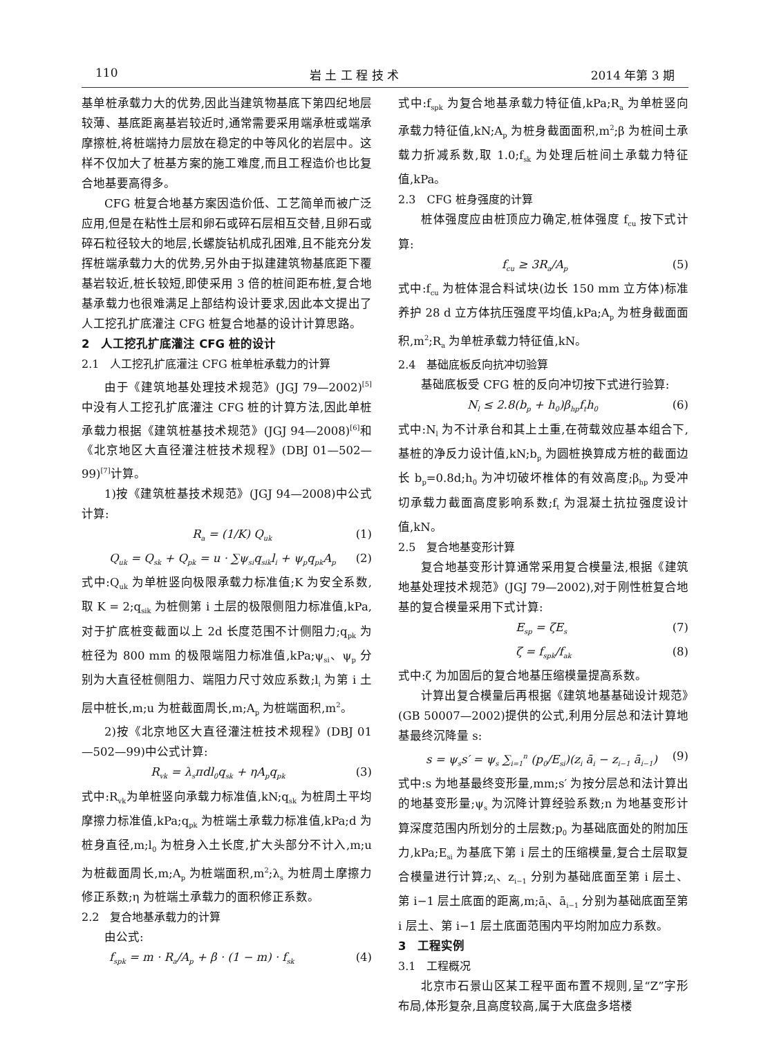110 岩 土 工 程 技 术 2014 年第 3 期
基单桩承载力大的优势,因此当建筑物基底下第四纪地层较薄、基底距离基岩较近时,通常需要采用端承桩或端承摩擦桩,将桩端持力层放在稳定的中等风化的岩层中。这样不仅加大了桩基方案的施工难度,而且工程造价也比复合地基要高得多。
CFG 桩复合地基方案因造价低、工艺简单而被广泛应用,但是在粘性土层和卵石或碎石层相互交替,且卵石或碎石粒径较大的地层,长螺旋钻机成孔困难,且不能充分发挥桩端承载力大的优势,另外由于拟建建筑物基底距下覆基岩较近,桩长较短,即使采用 3 倍的桩间距布桩,复合地基承载力也很难满足上部结构设计要求,因此本文提出了人工挖孔扩底灌注 CFG 桩复合地基的设计计算思路。
2　人工挖孔扩底灌注 CFG 桩的设计
2.1　人工挖孔扩底灌注 CFG 桩单桩承载力的计算
由于《建筑地基处理技术规范》(JGJ 79—2002)<sup>[5]</sup>中没有人工挖孔扩底灌注 CFG 桩的计算方法,因此单桩承载力根据《建筑桩基技术规范》(JGJ 94—2008)<sup>[6]</sup>和《北京地区大直径灌注桩技术规程》(DBJ 01—502—99)<sup>[7]</sup>计算。
1)按《建筑桩基技术规范》(JGJ 94—2008)中公式计算:
R<sub>a</sub> = (1/K) Q<sub>uk</sub> (1)
Q<sub>uk</sub> = Q<sub>sk</sub> + Q<sub>pk</sub> = u · ∑ψ<sub>si</sub>q<sub>sik</sub>l<sub>i</sub> + ψ<sub>p</sub>q<sub>pk</sub>A<sub>p</sub> (2)
式中:Q<sub>uk</sub> 为单桩竖向极限承载力标准值;K 为安全系数,取 K = 2;q<sub>sik</sub> 为桩侧第 i 土层的极限侧阻力标准值,kPa,对于扩底桩变截面以上 2d 长度范围不计侧阻力;q<sub>pk</sub> 为桩径为 800 mm 的极限端阻力标准值,kPa;ψ<sub>si</sub>、ψ<sub>p</sub> 分别为大直径桩侧阻力、端阻力尺寸效应系数;l<sub>i</sub> 为第 i 土层中桩长,m;u 为桩截面周长,m;A<sub>p</sub> 为桩端面积,m<sup>2</sup>。
2)按《北京地区大直径灌注桩技术规程》(DBJ 01—502—99)中公式计算:
R<sub>vk</sub> = λ<sub>s</sub>πdl<sub>0</sub>q<sub>sk</sub> + ηA<sub>p</sub>q<sub>pk</sub> (3)
式中:R<sub>vk</sub>为单桩竖向承载力标准值,kN;q<sub>sk</sub> 为桩周土平均摩擦力标准值,kPa;q<sub>pk</sub> 为桩端土承载力标准值,kPa;d 为桩身直径,m;l<sub>0</sub> 为桩身入土长度,扩大头部分不计入,m;u 为桩截面周长,m;A<sub>p</sub> 为桩端面积,m<sup>2</sup>;λ<sub>s</sub> 为桩周土摩擦力修正系数;η 为桩端土承载力的面积修正系数。
2.2　复合地基承载力的计算
由公式:
f<sub>spk</sub> = m · R<sub>a</sub>/A<sub>p</sub> + β · (1 − m) · f<sub>sk</sub> (4)
式中:f<sub>spk</sub> 为复合地基承载力特征值,kPa;R<sub>a</sub> 为单桩竖向承载力特征值,kN;A<sub>p</sub> 为桩身截面面积,m<sup>2</sup>;β 为桩间土承载力折减系数,取 1.0;f<sub>sk</sub> 为处理后桩间土承载力特征值,kPa。
2.3　CFG 桩身强度的计算
桩体强度应由桩顶应力确定,桩体强度 f<sub>cu</sub> 按下式计算:
f<sub>cu</sub> ≥ 3R<sub>a</sub>/A<sub>p</sub> (5)
式中:f<sub>cu</sub> 为桩体混合料试块(边长 150 mm 立方体)标准养护 28 d 立方体抗压强度平均值,kPa;A<sub>p</sub> 为桩身截面面积,m<sup>2</sup>;R<sub>a</sub> 为单桩承载力特征值,kN。
2.4　基础底板反向抗冲切验算
基础底板受 CFG 桩的反向冲切按下式进行验算:
N<sub>l</sub> ≤ 2.8(b<sub>p</sub> + h<sub>0</sub>)β<sub>hp</sub>f<sub>t</sub>h<sub>0</sub> (6)
式中:N<sub>l</sub> 为不计承台和其上土重,在荷载效应基本组合下,基桩的净反力设计值,kN;b<sub>p</sub> 为圆桩换算成方桩的截面边长 b<sub>p</sub>=0.8d;h<sub>0</sub> 为冲切破坏椎体的有效高度;β<sub>hp</sub> 为受冲切承载力截面高度影响系数;f<sub>t</sub> 为混凝土抗拉强度设计值,kN。
2.5　复合地基变形计算
复合地基变形计算通常采用复合模量法,根据《建筑地基处理技术规范》(JGJ 79—2002),对于刚性桩复合地基的复合模量采用下式计算:
E<sub>sp</sub> = ζE<sub>s</sub> (7)
ζ = f<sub>spk</sub>/f<sub>ak</sub> (8)
式中:ζ 为加固后的复合地基压缩模量提高系数。
计算出复合模量后再根据《建筑地基基础设计规范》(GB 50007—2002)提供的公式,利用分层总和法计算地基最终沉降量 s:
s = ψ<sub>s</sub>s′ = ψ<sub>s</sub> ∑<sub>i=1</sub><sup>n</sup> (p<sub>0</sub>/E<sub>si</sub>)(z<sub>i</sub> ā<sub>i</sub> − z<sub>i−1</sub> ā<sub>i−1</sub>) (9)
式中:s 为地基最终变形量,mm;s′ 为按分层总和法计算出的地基变形量;ψ<sub>s</sub> 为沉降计算经验系数;n 为地基变形计算深度范围内所划分的土层数;p<sub>0</sub> 为基础底面处的附加压力,kPa;E<sub>si</sub> 为基底下第 i 层土的压缩模量,复合土层取复合模量进行计算;z<sub>i</sub>、z<sub>i−1</sub> 分别为基础底面至第 i 层土、第 i−1 层土底面的距离,m;ā<sub>i</sub>、ā<sub>i−1</sub> 分别为基础底面至第 i 层土、第 i−1 层土底面范围内平均附加应力系数。
3　工程实例
3.1　工程概况
北京市石景山区某工程平面布置不规则,呈“Z”字形布局,体形复杂,且高度较高,属于大底盘多塔楼